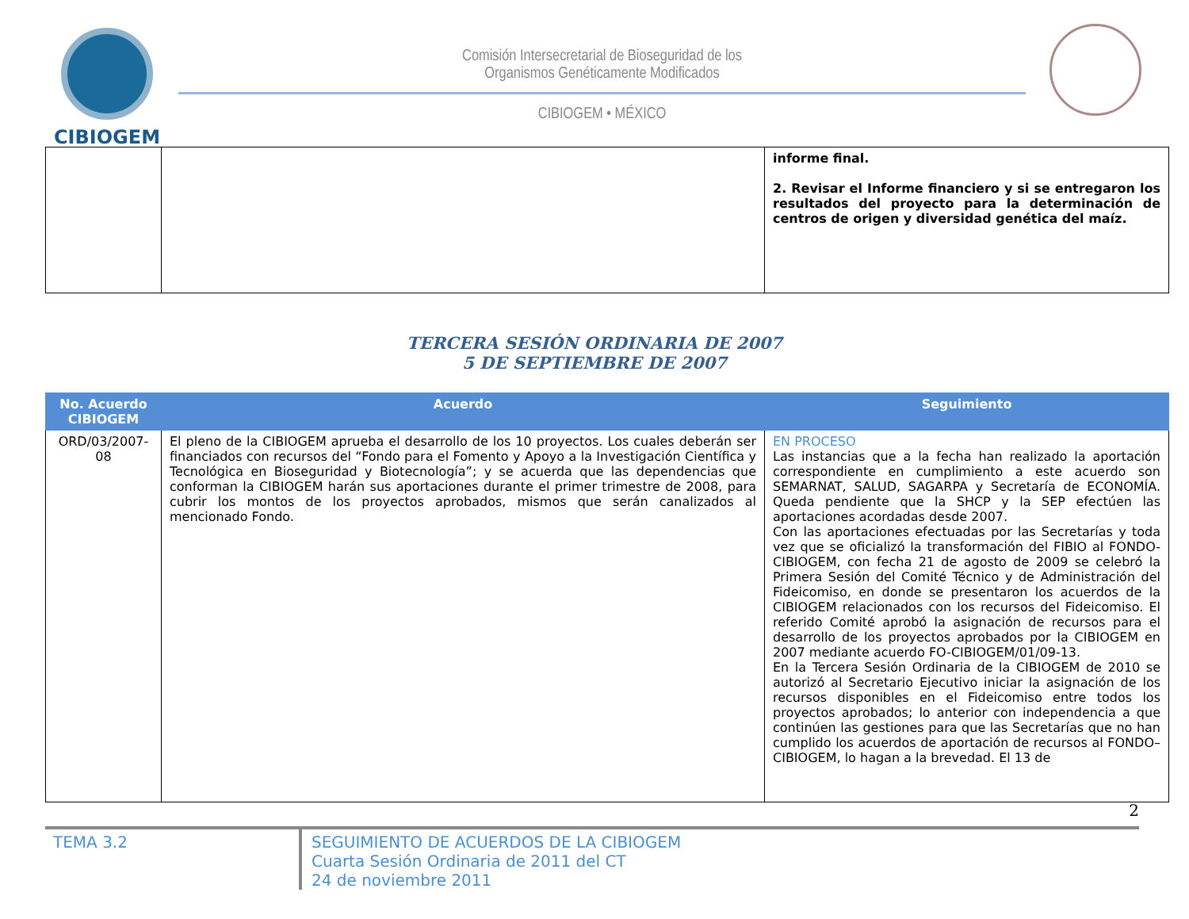CIBIOGEM
Comisión Intersecretarial de Bioseguridad de los
Organismos Genéticamente Modificados
CIBIOGEM • MÉXICO
| | | informe final. 2. Revisar el Informe financiero y si se entregaron los resultados del proyecto para la determinación de centros de origen y diversidad genética del maíz. |
TERCERA SESIÓN ORDINARIA DE 2007
5 DE SEPTIEMBRE DE 2007
| No. Acuerdo CIBIOGEM | Acuerdo | Seguimiento |
| --- | --- | --- |
| ORD/03/2007-08 | El pleno de la CIBIOGEM aprueba el desarrollo de los 10 proyectos. Los cuales deberán ser financiados con recursos del “Fondo para el Fomento y Apoyo a la Investigación Científica y Tecnológica en Bioseguridad y Biotecnología”; y se acuerda que las dependencias que conforman la CIBIOGEM harán sus aportaciones durante el primer trimestre de 2008, para cubrir los montos de los proyectos aprobados, mismos que serán canalizados al mencionado Fondo. | EN PROCESO Las instancias que a la fecha han realizado la aportación correspondiente en cumplimiento a este acuerdo son SEMARNAT, SALUD, SAGARPA y Secretaría de ECONOMÍA. Queda pendiente que la SHCP y la SEP efectúen las aportaciones acordadas desde 2007. Con las aportaciones efectuadas por las Secretarías y toda vez que se oficializó la transformación del FIBIO al FONDO-CIBIOGEM, con fecha 21 de agosto de 2009 se celebró la Primera Sesión del Comité Técnico y de Administración del Fideicomiso, en donde se presentaron los acuerdos de la CIBIOGEM relacionados con los recursos del Fideicomiso. El referido Comité aprobó la asignación de recursos para el desarrollo de los proyectos aprobados por la CIBIOGEM en 2007 mediante acuerdo FO-CIBIOGEM/01/09-13. En la Tercera Sesión Ordinaria de la CIBIOGEM de 2010 se autorizó al Secretario Ejecutivo iniciar la asignación de los recursos disponibles en el Fideicomiso entre todos los proyectos aprobados; lo anterior con independencia a que continúen las gestiones para que las Secretarías que no han cumplido los acuerdos de aportación de recursos al FONDO–CIBIOGEM, lo hagan a la brevedad. El 13 de |
2
TEMA 3.2 SEGUIMIENTO DE ACUERDOS DE LA CIBIOGEM
Cuarta Sesión Ordinaria de 2011 del CT
24 de noviembre 2011